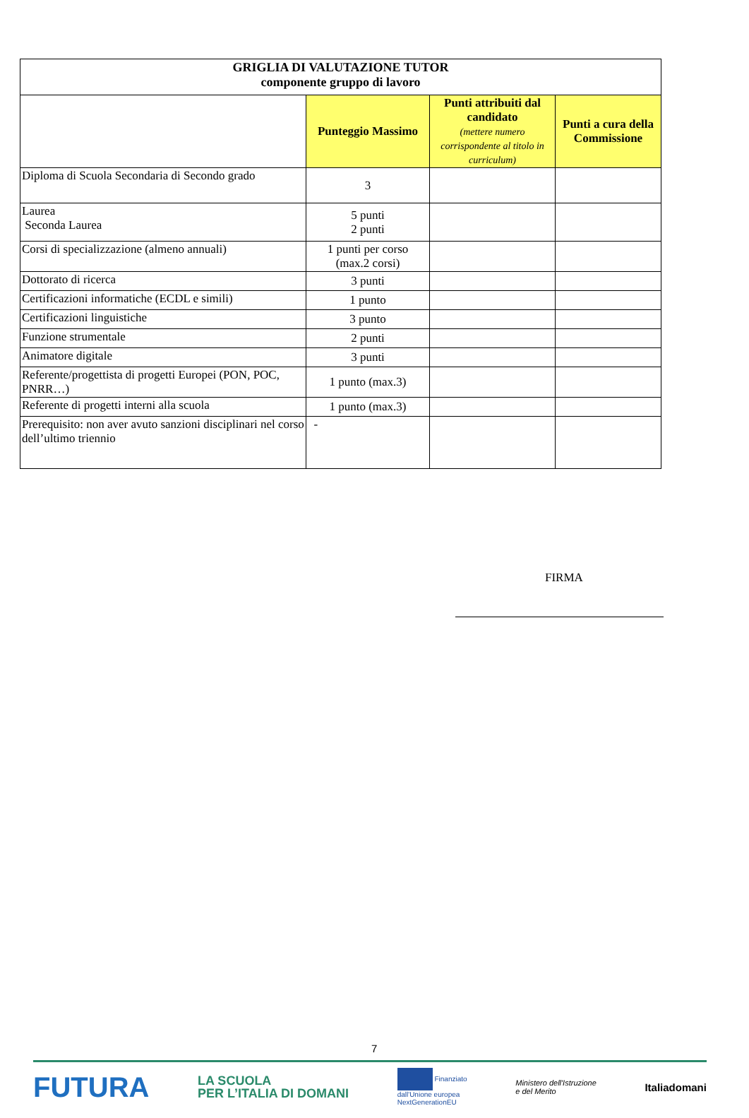| GRIGLIA DI VALUTAZIONE TUTOR componente gruppo di lavoro | | | |
| --- | --- | --- | --- |
| | Punteggio Massimo | Punti attribuiti dal candidato (mettere numero corrispondente al titolo in curriculum) | Punti a cura della Commissione |
| Diploma di Scuola Secondaria di Secondo grado | 3 | | |
| Laurea Seconda Laurea | 5 punti 2 punti | | |
| Corsi di specializzazione (almeno annuali) | 1 punti per corso (max.2 corsi) | | |
| Dottorato di ricerca | 3 punti | | |
| Certificazioni informatiche (ECDL e simili) | 1 punto | | |
| Certificazioni linguistiche | 3 punto | | |
| Funzione strumentale | 2 punti | | |
| Animatore digitale | 3 punti | | |
| Referente/progettista di progetti Europei (PON, POC, PNRR…) | 1 punto (max.3) | | |
| Referente di progetti interni alla scuola | 1 punto (max.3) | | |
| Prerequisito: non aver avuto sanzioni disciplinari nel corso dell’ultimo triennio | - | | |
FIRMA
7
FUTURA LA SCUOLA
PER L’ITALIA DI DOMANI Finanziato
dall'Unione europea
NextGenerationEU Ministero dell'Istruzione
e del Merito Italiadomani